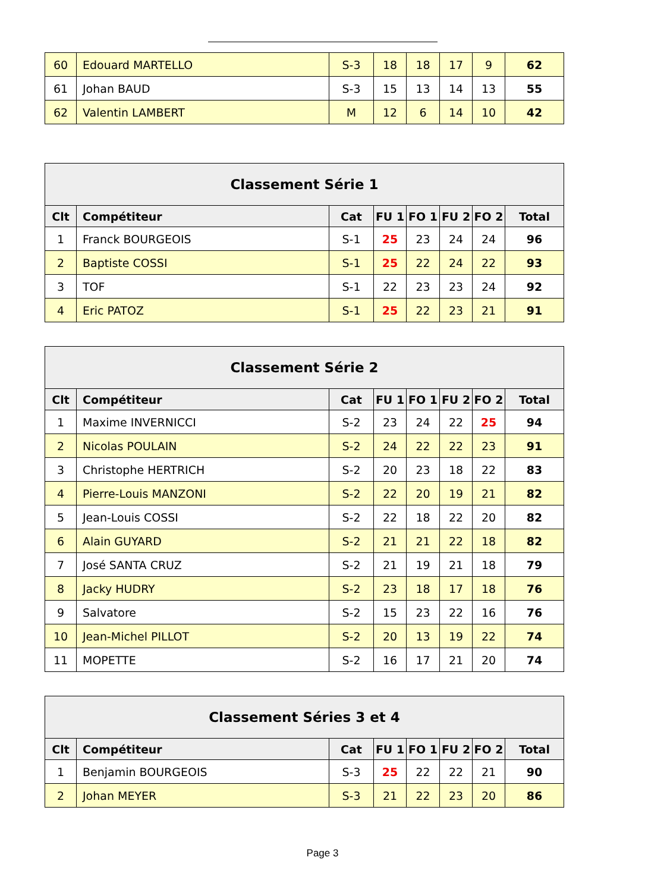| 60 | Edouard MARTELLO | S-3 | 18 | 18 | 17 | 9 | 62 |
| 61 | Johan BAUD | S-3 | 15 | 13 | 14 | 13 | 55 |
| 62 | Valentin LAMBERT | M | 12 | 6 | 14 | 10 | 42 |
| Classement Série 1 | | | | | | | |
| --- | --- | --- | --- | --- | --- | --- | --- |
| Clt | Compétiteur | Cat | FU 1 | FO 1 | FU 2 | FO 2 | Total |
| 1 | Franck BOURGEOIS | S-1 | 25 | 23 | 24 | 24 | 96 |
| 2 | Baptiste COSSI | S-1 | 25 | 22 | 24 | 22 | 93 |
| 3 | TOF | S-1 | 22 | 23 | 23 | 24 | 92 |
| 4 | Eric PATOZ | S-1 | 25 | 22 | 23 | 21 | 91 |
| Classement Série 2 | | | | | | | |
| --- | --- | --- | --- | --- | --- | --- | --- |
| Clt | Compétiteur | Cat | FU 1 | FO 1 | FU 2 | FO 2 | Total |
| 1 | Maxime INVERNICCI | S-2 | 23 | 24 | 22 | 25 | 94 |
| 2 | Nicolas POULAIN | S-2 | 24 | 22 | 22 | 23 | 91 |
| 3 | Christophe HERTRICH | S-2 | 20 | 23 | 18 | 22 | 83 |
| 4 | Pierre-Louis MANZONI | S-2 | 22 | 20 | 19 | 21 | 82 |
| 5 | Jean-Louis COSSI | S-2 | 22 | 18 | 22 | 20 | 82 |
| 6 | Alain GUYARD | S-2 | 21 | 21 | 22 | 18 | 82 |
| 7 | José SANTA CRUZ | S-2 | 21 | 19 | 21 | 18 | 79 |
| 8 | Jacky HUDRY | S-2 | 23 | 18 | 17 | 18 | 76 |
| 9 | Salvatore | S-2 | 15 | 23 | 22 | 16 | 76 |
| 10 | Jean-Michel PILLOT | S-2 | 20 | 13 | 19 | 22 | 74 |
| 11 | MOPETTE | S-2 | 16 | 17 | 21 | 20 | 74 |
| Classement Séries 3 et 4 | | | | | | | |
| --- | --- | --- | --- | --- | --- | --- | --- |
| Clt | Compétiteur | Cat | FU 1 | FO 1 | FU 2 | FO 2 | Total |
| 1 | Benjamin BOURGEOIS | S-3 | 25 | 22 | 22 | 21 | 90 |
| 2 | Johan MEYER | S-3 | 21 | 22 | 23 | 20 | 86 |
Page 3